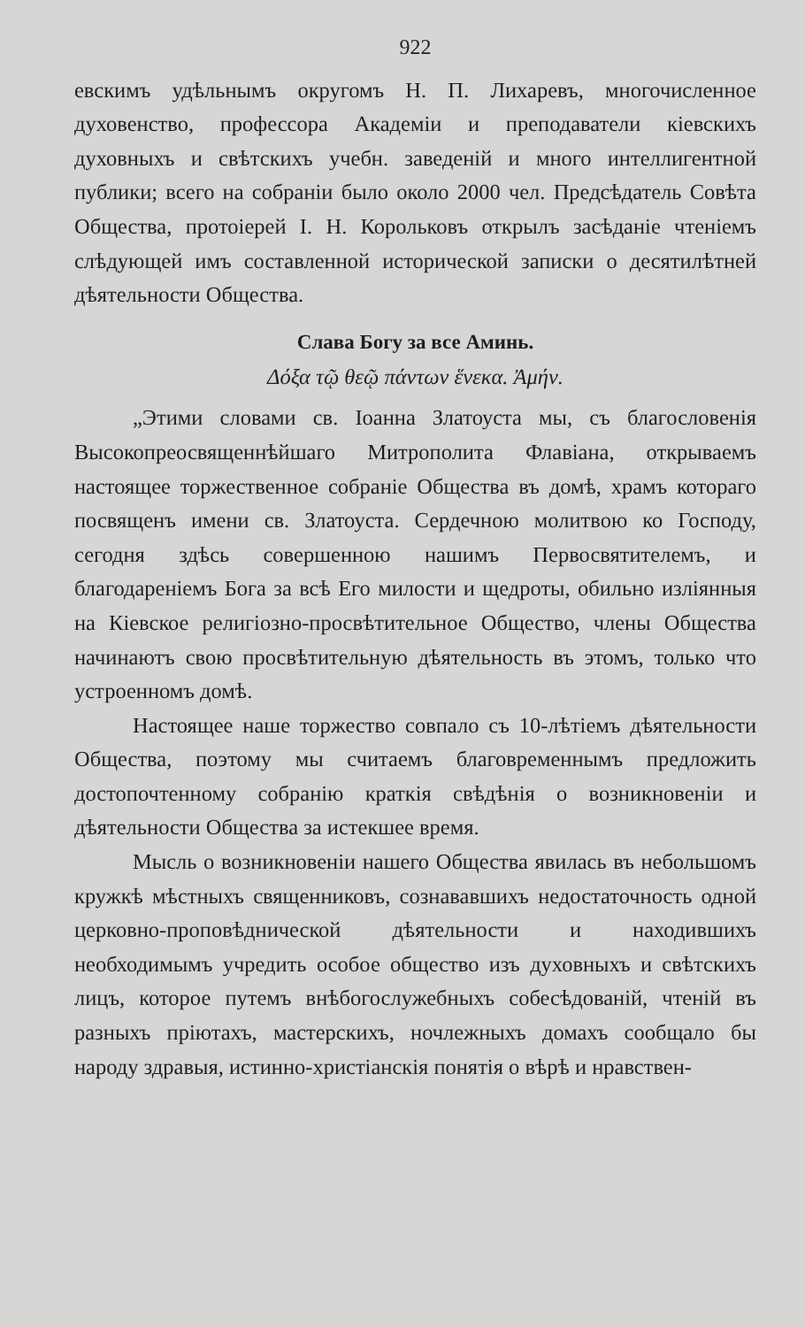922
евскимъ удѣльнымъ округомъ Н. П. Лихаревъ, многочисленное духовенство, профессора Академiи и преподаватели кiевскихъ духовныхъ и свѣтскихъ учебн. заведенiй и много интеллигентной публики; всего на собранiи было около 2000 чел. Предсѣдатель Совѣта Общества, протоiерей I. Н. Корольковъ открылъ засѣданiе чтенiемъ слѣдующей имъ составленной исторической записки о десятилѣтней дѣятельности Общества.
Слава Богу за все Аминь.
Δόξα τῷ θεῷ πάντων ἕνεκα. Ἀμήν.
„Этими словами св. Іоанна Златоуста мы, съ благословенiя Высокопреосвященнѣйшаго Митрополита Флавiана, открываемъ настоящее торжественное собранiе Общества въ домѣ, храмъ котораго посвященъ имени св. Златоуста. Сердечною молитвою ко Господу, сегодня здѣсь совершенною нашимъ Первосвятителемъ, и благодаренiемъ Бога за всѣ Его милости и щедроты, обильно изліянныя на Кiевское религiозно-просвѣтительное Общество, члены Общества начинаютъ свою просвѣтительную дѣятельность въ этомъ, только что устроенномъ домѣ.
Настоящее наше торжество совпало съ 10-лѣтiемъ дѣятельности Общества, поэтому мы считаемъ благовременнымъ предложить достопочтенному собранiю краткiя свѣдѣнiя о возникновенiи и дѣятельности Общества за истекшее время.
Мысль о возникновенiи нашего Общества явилась въ небольшомъ кружкѣ мѣстныхъ священниковъ, сознававшихъ недостаточность одной церковно-проповѣднической дѣятельности и находившихъ необходимымъ учредить особое общество изъ духовныхъ и свѣтскихъ лицъ, которое путемъ внѣбогослужебныхъ собесѣдованiй, чтенiй въ разныхъ прiютахъ, мастерскихъ, ночлежныхъ домахъ сообщало бы народу здравыя, истинно-христiанскiя понятiя о вѣрѣ и нравствен-